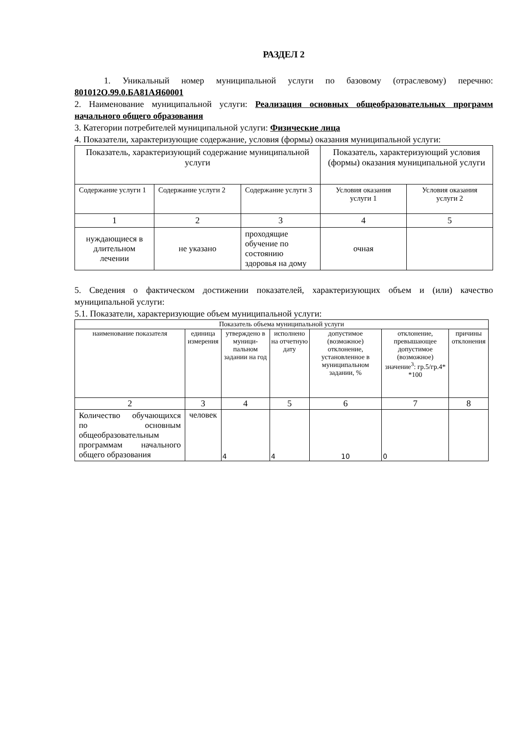РАЗДЕЛ 2
1. Уникальный номер муниципальной услуги по базовому (отраслевому) перечню: 801012О.99.0.БА81АЯ60001
2. Наименование муниципальной услуги: Реализация основных общеобразовательных программ начального общего образования
3. Категории потребителей муниципальной услуги: Физические лица
4. Показатели, характеризующие содержание, условия (формы) оказания муниципальной услуги:
| Показатель, характеризующий содержание муниципальной услуги | | | Показатель, характеризующий условия (формы) оказания муниципальной услуги | |
| Содержание услуги 1 | Содержание услуги 2 | Содержание услуги 3 | Условия оказания услуги 1 | Условия оказания услуги 2 |
| 1 | 2 | 3 | 4 | 5 |
| нуждающиеся в длительном лечении | не указано | проходящие обучение по состоянию здоровья на дому | очная | |
5. Сведения о фактическом достижении показателей, характеризующих объем и (или) качество муниципальной услуги:
5.1. Показатели, характеризующие объем муниципальной услуги:
| Показатель объема муниципальной услуги | | | | | | |
| наименование показателя | единица измерения | утверждено в муници-пальном задании на год | исполнено на отчетную дату | допустимое (возможное) отклонение, установленное в муниципальном задании, % | отклонение, превышающее допустимое (возможное) значение<sup>3</sup>: гр.5/гр.4* *100 | причины отклонения |
| 2 | 3 | 4 | 5 | 6 | 7 | 8 |
| Количество обучающихся по основным общеобразовательным программам начального общего образования | человек | 4 | 4 | 10 | 0 | |